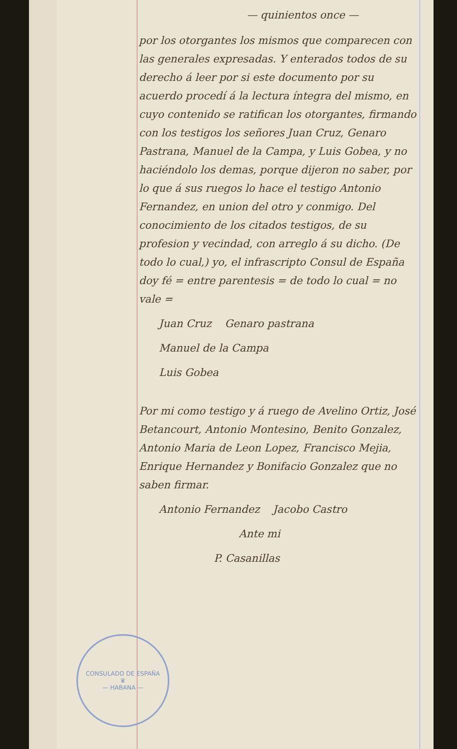— quinientos once —
por los otorgantes los mismos que comparecen con las generales expresadas. Y enterados todos de su derecho á leer por si este documento por su acuerdo procedí á la lectura íntegra del mismo, en cuyo contenido se ratifican los otorgantes, firmando con los testigos los señores Juan Cruz, Genaro Pastrana, Manuel de la Campa, y Luis Gobea, y no haciéndolo los demas, porque dijeron no saber, por lo que á sus ruegos lo hace el testigo Antonio Fernandez, en union del otro y conmigo. Del conocimiento de los citados testigos, de su profesion y vecindad, con arreglo á su dicho. (De todo lo cual,) yo, el infrascripto Consul de España doy fé = entre parentesis = de todo lo cual = no vale =
Juan Cruz Genaro pastrana
Manuel de la Campa
Luis Gobea
Por mi como testigo y á ruego de Avelino Ortiz, José Betancourt, Antonio Montesino, Benito Gonzalez, Antonio Maria de Leon Lopez, Francisco Mejia, Enrique Hernandez y Bonifacio Gonzalez que no saben firmar.
Antonio Fernandez Jacobo Castro
Ante mi
P. Casanillas
CONSULADO DE ESPAÑA
♛
— HABANA —